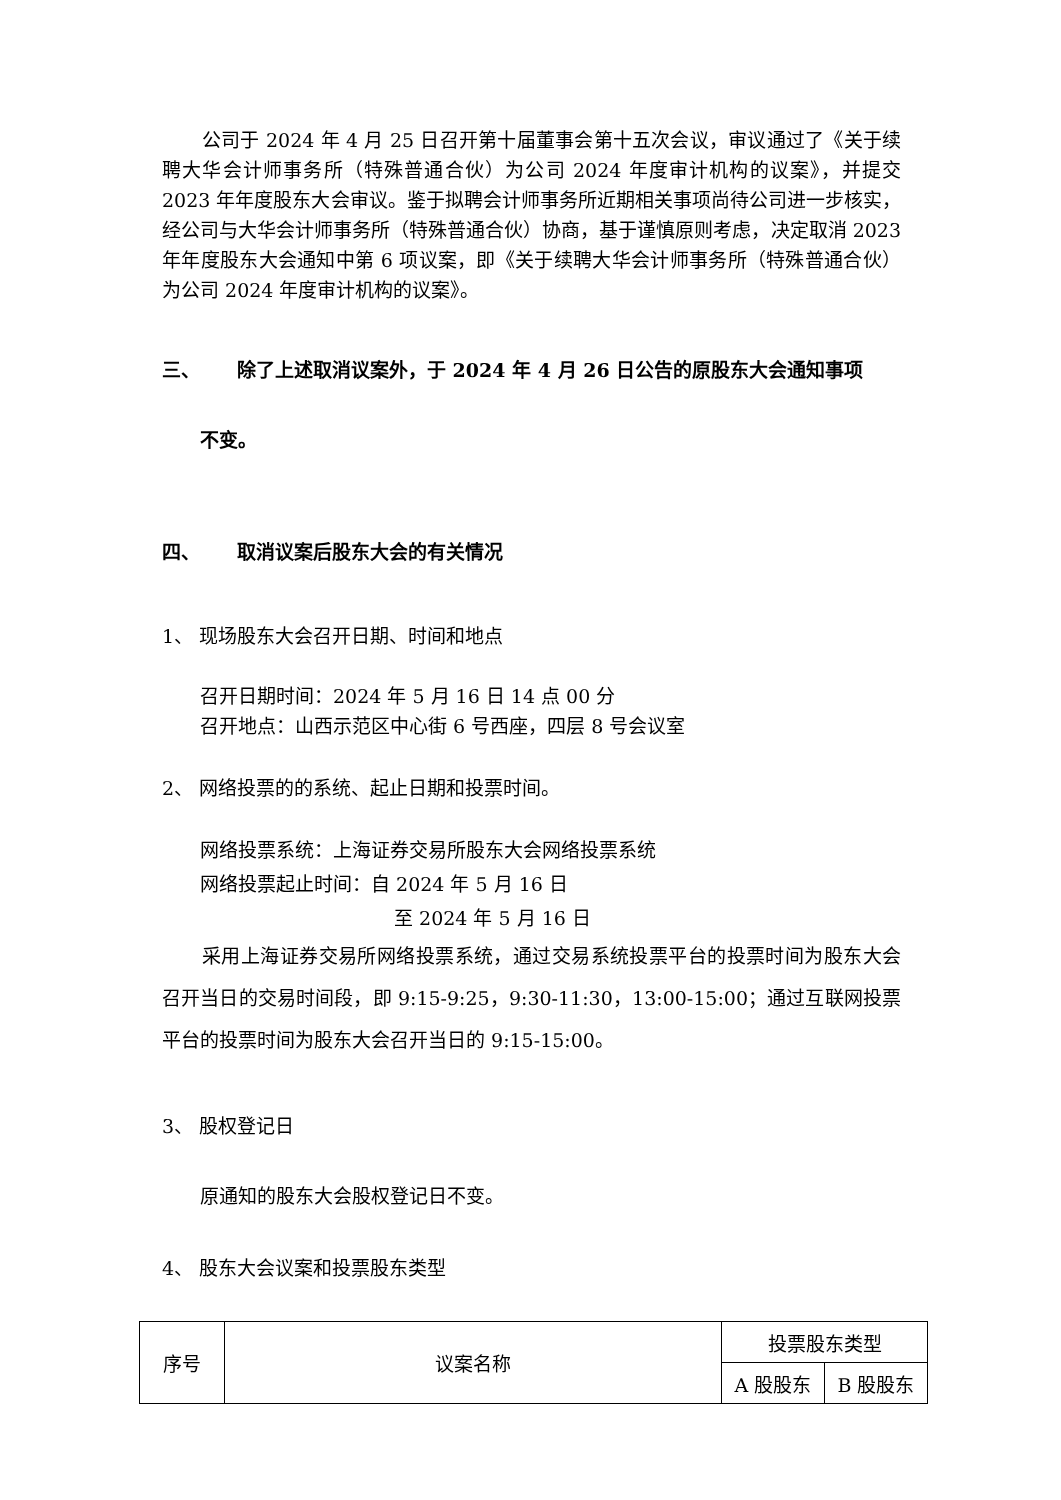公司于 2024 年 4 月 25 日召开第十届董事会第十五次会议，审议通过了《关于续聘大华会计师事务所（特殊普通合伙）为公司 2024 年度审计机构的议案》，并提交 2023 年年度股东大会审议。鉴于拟聘会计师事务所近期相关事项尚待公司进一步核实，经公司与大华会计师事务所（特殊普通合伙）协商，基于谨慎原则考虑，决定取消 2023 年年度股东大会通知中第 6 项议案，即《关于续聘大华会计师事务所（特殊普通合伙）为公司 2024 年度审计机构的议案》。
三、 除了上述取消议案外，于 2024 年 4 月 26 日公告的原股东大会通知事项
不变。
四、 取消议案后股东大会的有关情况
1、 现场股东大会召开日期、时间和地点
召开日期时间：2024 年 5 月 16 日 14 点 00 分
召开地点：山西示范区中心街 6 号西座，四层 8 号会议室
2、 网络投票的的系统、起止日期和投票时间。
网络投票系统：上海证券交易所股东大会网络投票系统
网络投票起止时间：自 2024 年 5 月 16 日
至 2024 年 5 月 16 日
采用上海证券交易所网络投票系统，通过交易系统投票平台的投票时间为股东大会召开当日的交易时间段，即 9:15-9:25，9:30-11:30，13:00-15:00；通过互联网投票平台的投票时间为股东大会召开当日的 9:15-15:00。
3、 股权登记日
原通知的股东大会股权登记日不变。
4、 股东大会议案和投票股东类型
| 序号 | 议案名称 | 投票股东类型 | |
| | | A 股股东 | B 股股东 |